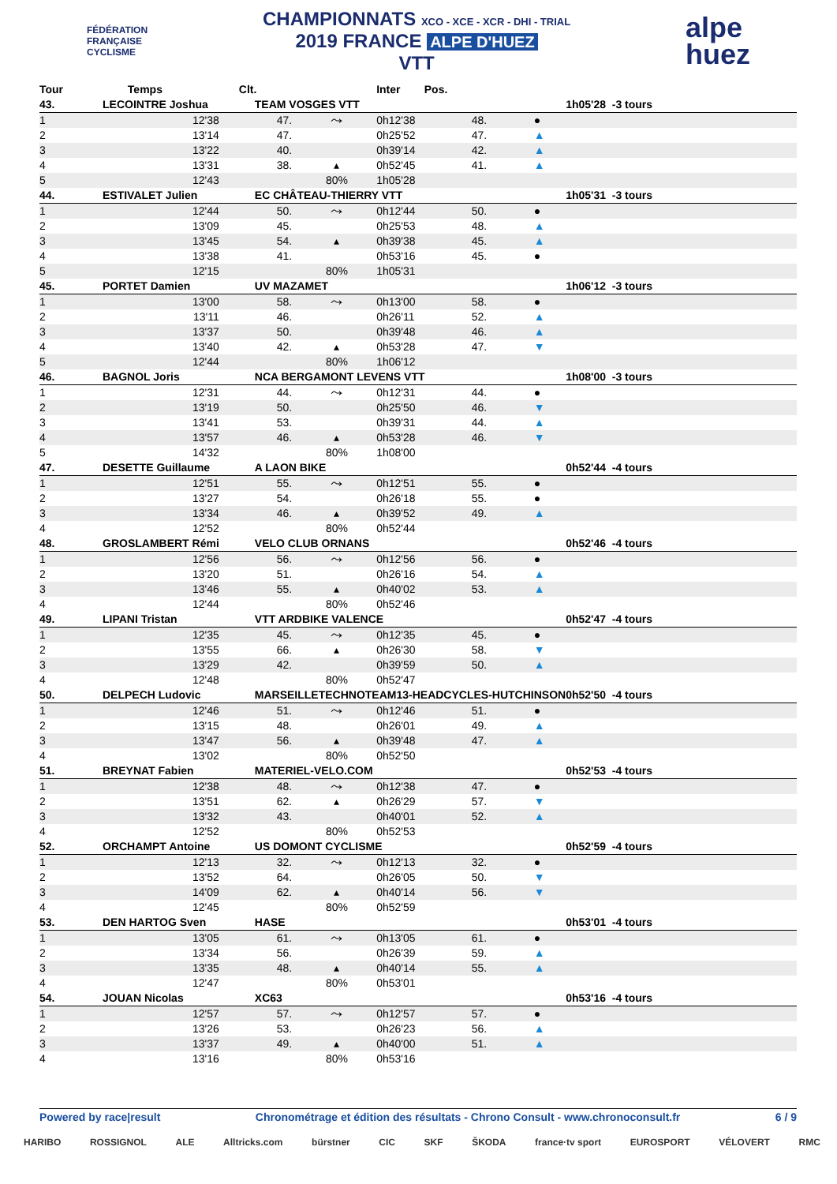FÉDÉRATION
FRANÇAISE
CYCLISME
CHAMPIONNATS XCO - XCE - XCR - DHI - TRIAL
2019 FRANCE ALPE D'HUEZ
VTT
alpe
huez
| Tour | Temps | Clt. | | Inter | Pos. | | |
| --- | --- | --- | --- | --- | --- | --- | --- |
| 43. | LECOINTRE Joshua | TEAM VOSGES VTT | | | | | 1h05'28 -3 tours |
| 1 | 12'38 | 47. | ⤳ | 0h12'38 | 48. | ● | |
| 2 | 13'14 | 47. | | 0h25'52 | 47. | ▲ | |
| 3 | 13'22 | 40. | | 0h39'14 | 42. | ▲ | |
| 4 | 13'31 | 38. | ▴ | 0h52'45 | 41. | ▲ | |
| 5 | 12'43 | | 80% | 1h05'28 | | | |
| 44. | ESTIVALET Julien | EC CHÂTEAU-THIERRY VTT | | | | | 1h05'31 -3 tours |
| 1 | 12'44 | 50. | ⤳ | 0h12'44 | 50. | ● | |
| 2 | 13'09 | 45. | | 0h25'53 | 48. | ▲ | |
| 3 | 13'45 | 54. | ▴ | 0h39'38 | 45. | ▲ | |
| 4 | 13'38 | 41. | | 0h53'16 | 45. | ● | |
| 5 | 12'15 | | 80% | 1h05'31 | | | |
| 45. | PORTET Damien | UV MAZAMET | | | | | 1h06'12 -3 tours |
| 1 | 13'00 | 58. | ⤳ | 0h13'00 | 58. | ● | |
| 2 | 13'11 | 46. | | 0h26'11 | 52. | ▲ | |
| 3 | 13'37 | 50. | | 0h39'48 | 46. | ▲ | |
| 4 | 13'40 | 42. | ▴ | 0h53'28 | 47. | ▼ | |
| 5 | 12'44 | | 80% | 1h06'12 | | | |
| 46. | BAGNOL Joris | NCA BERGAMONT LEVENS VTT | | | | | 1h08'00 -3 tours |
| 1 | 12'31 | 44. | ⤳ | 0h12'31 | 44. | ● | |
| 2 | 13'19 | 50. | | 0h25'50 | 46. | ▼ | |
| 3 | 13'41 | 53. | | 0h39'31 | 44. | ▲ | |
| 4 | 13'57 | 46. | ▴ | 0h53'28 | 46. | ▼ | |
| 5 | 14'32 | | 80% | 1h08'00 | | | |
| 47. | DESETTE Guillaume | A LAON BIKE | | | | | 0h52'44 -4 tours |
| 1 | 12'51 | 55. | ⤳ | 0h12'51 | 55. | ● | |
| 2 | 13'27 | 54. | | 0h26'18 | 55. | ● | |
| 3 | 13'34 | 46. | ▴ | 0h39'52 | 49. | ▲ | |
| 4 | 12'52 | | 80% | 0h52'44 | | | |
| 48. | GROSLAMBERT Rémi | VELO CLUB ORNANS | | | | | 0h52'46 -4 tours |
| 1 | 12'56 | 56. | ⤳ | 0h12'56 | 56. | ● | |
| 2 | 13'20 | 51. | | 0h26'16 | 54. | ▲ | |
| 3 | 13'46 | 55. | ▴ | 0h40'02 | 53. | ▲ | |
| 4 | 12'44 | | 80% | 0h52'46 | | | |
| 49. | LIPANI Tristan | VTT ARDBIKE VALENCE | | | | | 0h52'47 -4 tours |
| 1 | 12'35 | 45. | ⤳ | 0h12'35 | 45. | ● | |
| 2 | 13'55 | 66. | ▴ | 0h26'30 | 58. | ▼ | |
| 3 | 13'29 | 42. | | 0h39'59 | 50. | ▲ | |
| 4 | 12'48 | | 80% | 0h52'47 | | | |
| 50. | DELPECH Ludovic | MARSEILLETECHNOTEAM13-HEADCYCLES-HUTCHINSON | | | | | 0h52'50 -4 tours |
| 1 | 12'46 | 51. | ⤳ | 0h12'46 | 51. | ● | |
| 2 | 13'15 | 48. | | 0h26'01 | 49. | ▲ | |
| 3 | 13'47 | 56. | ▴ | 0h39'48 | 47. | ▲ | |
| 4 | 13'02 | | 80% | 0h52'50 | | | |
| 51. | BREYNAT Fabien | MATERIEL-VELO.COM | | | | | 0h52'53 -4 tours |
| 1 | 12'38 | 48. | ⤳ | 0h12'38 | 47. | ● | |
| 2 | 13'51 | 62. | ▴ | 0h26'29 | 57. | ▼ | |
| 3 | 13'32 | 43. | | 0h40'01 | 52. | ▲ | |
| 4 | 12'52 | | 80% | 0h52'53 | | | |
| 52. | ORCHAMPT Antoine | US DOMONT CYCLISME | | | | | 0h52'59 -4 tours |
| 1 | 12'13 | 32. | ⤳ | 0h12'13 | 32. | ● | |
| 2 | 13'52 | 64. | | 0h26'05 | 50. | ▼ | |
| 3 | 14'09 | 62. | ▴ | 0h40'14 | 56. | ▼ | |
| 4 | 12'45 | | 80% | 0h52'59 | | | |
| 53. | DEN HARTOG Sven | HASE | | | | | 0h53'01 -4 tours |
| 1 | 13'05 | 61. | ⤳ | 0h13'05 | 61. | ● | |
| 2 | 13'34 | 56. | | 0h26'39 | 59. | ▲ | |
| 3 | 13'35 | 48. | ▴ | 0h40'14 | 55. | ▲ | |
| 4 | 12'47 | | 80% | 0h53'01 | | | |
| 54. | JOUAN Nicolas | XC63 | | | | | 0h53'16 -4 tours |
| 1 | 12'57 | 57. | ⤳ | 0h12'57 | 57. | ● | |
| 2 | 13'26 | 53. | | 0h26'23 | 56. | ▲ | |
| 3 | 13'37 | 49. | ▴ | 0h40'00 | 51. | ▲ | |
| 4 | 13'16 | | 80% | 0h53'16 | | | |
Powered by race|result Chronométrage et édition des résultats - Chrono Consult - www.chronoconsult.fr 6 / 9
HARIBO ROSSIGNOL ALE Alltricks.com bürstner CIC SKF ŠKODA france·tv sport EUROSPORT VÉLOVERT RMC